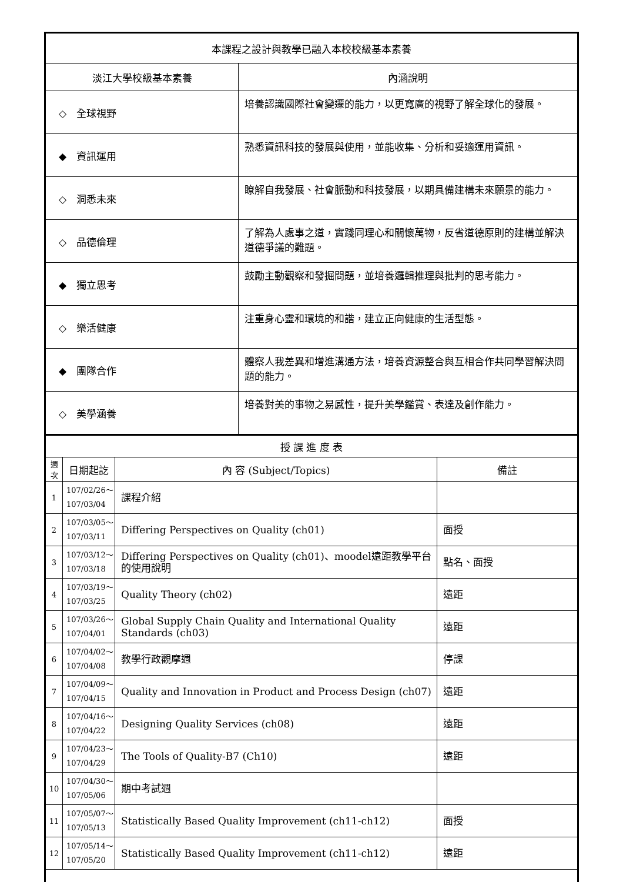| 本課程之設計與教學已融入本校校級基本素養 | |
| 淡江大學校級基本素養 | 內涵說明 |
| ◇ 全球視野 | 培養認識國際社會變遷的能力，以更寬廣的視野了解全球化的發展。 |
| ◆ 資訊運用 | 熟悉資訊科技的發展與使用，並能收集、分析和妥適運用資訊。 |
| ◇ 洞悉未來 | 瞭解自我發展、社會脈動和科技發展，以期具備建構未來願景的能力。 |
| ◇ 品德倫理 | 了解為人處事之道，實踐同理心和關懷萬物，反省道德原則的建構並解決道德爭議的難題。 |
| ◆ 獨立思考 | 鼓勵主動觀察和發掘問題，並培養邏輯推理與批判的思考能力。 |
| ◇ 樂活健康 | 注重身心靈和環境的和諧，建立正向健康的生活型態。 |
| ◆ 團隊合作 | 體察人我差異和增進溝通方法，培養資源整合與互相合作共同學習解決問題的能力。 |
| ◇ 美學涵養 | 培養對美的事物之易感性，提升美學鑑賞、表達及創作能力。 |
| 授 課 進 度 表 | | | |
| 週 次 | 日期起訖 | 內 容 (Subject/Topics) | 備註 |
| 1 | 107/02/26～ 107/03/04 | 課程介紹 | |
| 2 | 107/03/05～ 107/03/11 | Differing Perspectives on Quality (ch01) | 面授 |
| 3 | 107/03/12～ 107/03/18 | Differing Perspectives on Quality (ch01)、moodel遠距教學平台的使用說明 | 點名、面授 |
| 4 | 107/03/19～ 107/03/25 | Quality Theory (ch02) | 遠距 |
| 5 | 107/03/26～ 107/04/01 | Global Supply Chain Quality and International Quality Standards (ch03) | 遠距 |
| 6 | 107/04/02～ 107/04/08 | 教學行政觀摩週 | 停課 |
| 7 | 107/04/09～ 107/04/15 | Quality and Innovation in Product and Process Design (ch07) | 遠距 |
| 8 | 107/04/16～ 107/04/22 | Designing Quality Services (ch08) | 遠距 |
| 9 | 107/04/23～ 107/04/29 | The Tools of Quality-B7 (Ch10) | 遠距 |
| 10 | 107/04/30～ 107/05/06 | 期中考試週 | |
| 11 | 107/05/07～ 107/05/13 | Statistically Based Quality Improvement (ch11-ch12) | 面授 |
| 12 | 107/05/14～ 107/05/20 | Statistically Based Quality Improvement (ch11-ch12) | 遠距 |